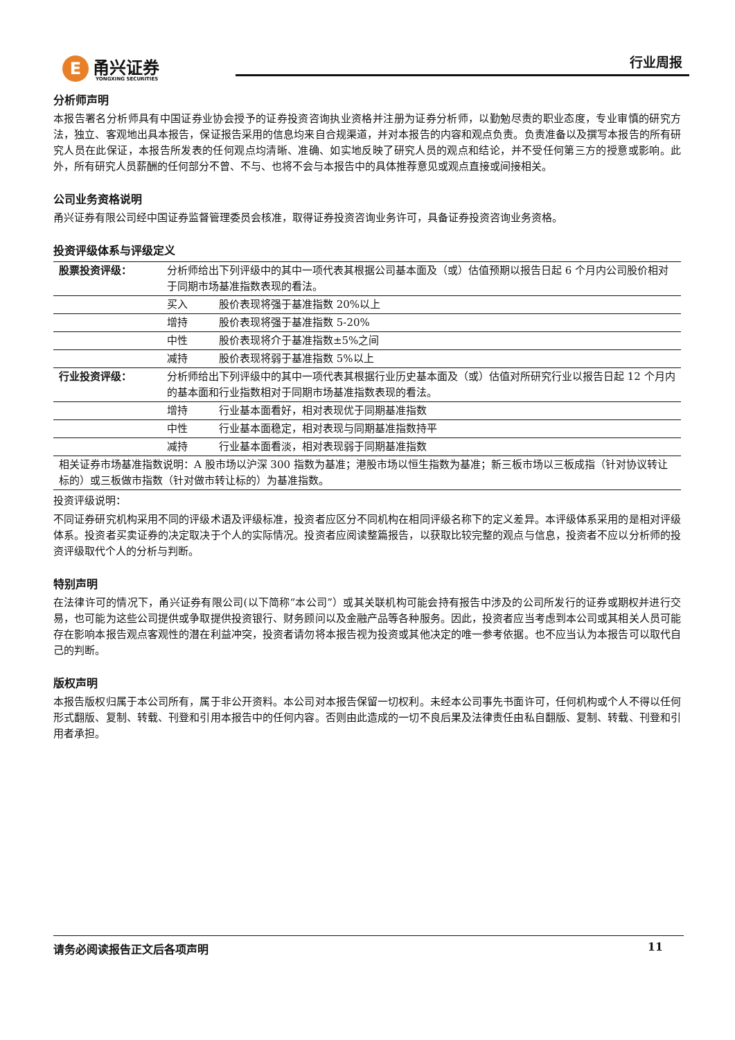E甬兴证券
YONGXING SECURITIES
行业周报
分析师声明
本报告署名分析师具有中国证券业协会授予的证券投资咨询执业资格并注册为证券分析师，以勤勉尽责的职业态度，专业审慎的研究方法，独立、客观地出具本报告，保证报告采用的信息均来自合规渠道，并对本报告的内容和观点负责。负责准备以及撰写本报告的所有研究人员在此保证，本报告所发表的任何观点均清晰、准确、如实地反映了研究人员的观点和结论，并不受任何第三方的授意或影响。此外，所有研究人员薪酬的任何部分不曾、不与、也将不会与本报告中的具体推荐意见或观点直接或间接相关。
公司业务资格说明
甬兴证券有限公司经中国证券监督管理委员会核准，取得证券投资咨询业务许可，具备证券投资咨询业务资格。
投资评级体系与评级定义
| 股票投资评级： | 分析师给出下列评级中的其中一项代表其根据公司基本面及（或）估值预期以报告日起 6 个月内公司股价相对于同期市场基准指数表现的看法。 |
| | 买入 股价表现将强于基准指数 20%以上 |
| | 增持 股价表现将强于基准指数 5-20% |
| | 中性 股价表现将介于基准指数±5%之间 |
| | 减持 股价表现将弱于基准指数 5%以上 |
| 行业投资评级： | 分析师给出下列评级中的其中一项代表其根据行业历史基本面及（或）估值对所研究行业以报告日起 12 个月内的基本面和行业指数相对于同期市场基准指数表现的看法。 |
| | 增持 行业基本面看好，相对表现优于同期基准指数 |
| | 中性 行业基本面稳定，相对表现与同期基准指数持平 |
| | 减持 行业基本面看淡，相对表现弱于同期基准指数 |
| 相关证券市场基准指数说明：A 股市场以沪深 300 指数为基准；港股市场以恒生指数为基准；新三板市场以三板成指（针对协议转让标的）或三板做市指数（针对做市转让标的）为基准指数。 | |
投资评级说明：
不同证券研究机构采用不同的评级术语及评级标准，投资者应区分不同机构在相同评级名称下的定义差异。本评级体系采用的是相对评级体系。投资者买卖证券的决定取决于个人的实际情况。投资者应阅读整篇报告，以获取比较完整的观点与信息，投资者不应以分析师的投资评级取代个人的分析与判断。
特别声明
在法律许可的情况下，甬兴证券有限公司(以下简称“本公司”）或其关联机构可能会持有报告中涉及的公司所发行的证券或期权并进行交易，也可能为这些公司提供或争取提供投资银行、财务顾问以及金融产品等各种服务。因此，投资者应当考虑到本公司或其相关人员可能存在影响本报告观点客观性的潜在利益冲突，投资者请勿将本报告视为投资或其他决定的唯一参考依据。也不应当认为本报告可以取代自己的判断。
版权声明
本报告版权归属于本公司所有，属于非公开资料。本公司对本报告保留一切权利。未经本公司事先书面许可，任何机构或个人不得以任何形式翻版、复制、转载、刊登和引用本报告中的任何内容。否则由此造成的一切不良后果及法律责任由私自翻版、复制、转载、刊登和引用者承担。
请务必阅读报告正文后各项声明 11